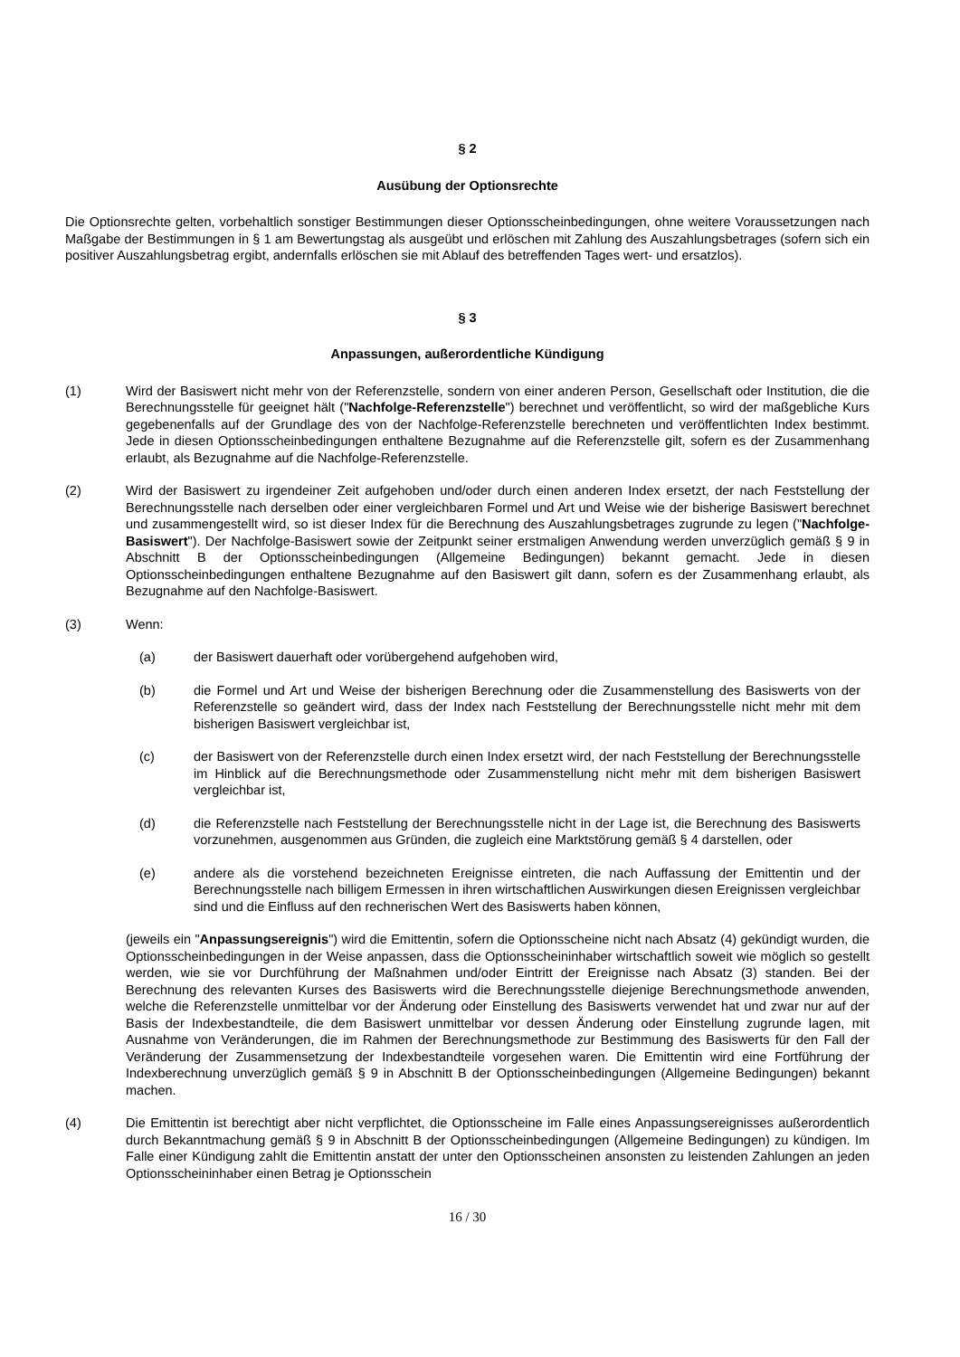§ 2
Ausübung der Optionsrechte
Die Optionsrechte gelten, vorbehaltlich sonstiger Bestimmungen dieser Optionsscheinbedingungen, ohne weitere Voraussetzungen nach Maßgabe der Bestimmungen in § 1 am Bewertungstag als ausgeübt und erlöschen mit Zahlung des Auszahlungsbetrages (sofern sich ein positiver Auszahlungsbetrag ergibt, andernfalls erlöschen sie mit Ablauf des betreffenden Tages wert- und ersatzlos).
§ 3
Anpassungen, außerordentliche Kündigung
(1) Wird der Basiswert nicht mehr von der Referenzstelle, sondern von einer anderen Person, Gesellschaft oder Institution, die die Berechnungsstelle für geeignet hält ("Nachfolge-Referenzstelle") berechnet und veröffentlicht, so wird der maßgebliche Kurs gegebenenfalls auf der Grundlage des von der Nachfolge-Referenzstelle berechneten und veröffentlichten Index bestimmt. Jede in diesen Optionsscheinbedingungen enthaltene Bezugnahme auf die Referenzstelle gilt, sofern es der Zusammenhang erlaubt, als Bezugnahme auf die Nachfolge-Referenzstelle.
(2) Wird der Basiswert zu irgendeiner Zeit aufgehoben und/oder durch einen anderen Index ersetzt, der nach Feststellung der Berechnungsstelle nach derselben oder einer vergleichbaren Formel und Art und Weise wie der bisherige Basiswert berechnet und zusammengestellt wird, so ist dieser Index für die Berechnung des Auszahlungsbetrages zugrunde zu legen ("Nachfolge-Basiswert"). Der Nachfolge-Basiswert sowie der Zeitpunkt seiner erstmaligen Anwendung werden unverzüglich gemäß § 9 in Abschnitt B der Optionsscheinbedingungen (Allgemeine Bedingungen) bekannt gemacht. Jede in diesen Optionsscheinbedingungen enthaltene Bezugnahme auf den Basiswert gilt dann, sofern es der Zusammenhang erlaubt, als Bezugnahme auf den Nachfolge-Basiswert.
(3) Wenn:
(a) der Basiswert dauerhaft oder vorübergehend aufgehoben wird,
(b) die Formel und Art und Weise der bisherigen Berechnung oder die Zusammenstellung des Basiswerts von der Referenzstelle so geändert wird, dass der Index nach Feststellung der Berechnungsstelle nicht mehr mit dem bisherigen Basiswert vergleichbar ist,
(c) der Basiswert von der Referenzstelle durch einen Index ersetzt wird, der nach Feststellung der Berechnungsstelle im Hinblick auf die Berechnungsmethode oder Zusammenstellung nicht mehr mit dem bisherigen Basiswert vergleichbar ist,
(d) die Referenzstelle nach Feststellung der Berechnungsstelle nicht in der Lage ist, die Berechnung des Basiswerts vorzunehmen, ausgenommen aus Gründen, die zugleich eine Marktstörung gemäß § 4 darstellen, oder
(e) andere als die vorstehend bezeichneten Ereignisse eintreten, die nach Auffassung der Emittentin und der Berechnungsstelle nach billigem Ermessen in ihren wirtschaftlichen Auswirkungen diesen Ereignissen vergleichbar sind und die Einfluss auf den rechnerischen Wert des Basiswerts haben können,
(jeweils ein "Anpassungsereignis") wird die Emittentin, sofern die Optionsscheine nicht nach Absatz (4) gekündigt wurden, die Optionsscheinbedingungen in der Weise anpassen, dass die Optionsscheininhaber wirtschaftlich soweit wie möglich so gestellt werden, wie sie vor Durchführung der Maßnahmen und/oder Eintritt der Ereignisse nach Absatz (3) standen. Bei der Berechnung des relevanten Kurses des Basiswerts wird die Berechnungsstelle diejenige Berechnungsmethode anwenden, welche die Referenzstelle unmittelbar vor der Änderung oder Einstellung des Basiswerts verwendet hat und zwar nur auf der Basis der Indexbestandteile, die dem Basiswert unmittelbar vor dessen Änderung oder Einstellung zugrunde lagen, mit Ausnahme von Veränderungen, die im Rahmen der Berechnungsmethode zur Bestimmung des Basiswerts für den Fall der Veränderung der Zusammensetzung der Indexbestandteile vorgesehen waren. Die Emittentin wird eine Fortführung der Indexberechnung unverzüglich gemäß § 9 in Abschnitt B der Optionsscheinbedingungen (Allgemeine Bedingungen) bekannt machen.
(4) Die Emittentin ist berechtigt aber nicht verpflichtet, die Optionsscheine im Falle eines Anpassungsereignisses außerordentlich durch Bekanntmachung gemäß § 9 in Abschnitt B der Optionsscheinbedingungen (Allgemeine Bedingungen) zu kündigen. Im Falle einer Kündigung zahlt die Emittentin anstatt der unter den Optionsscheinen ansonsten zu leistenden Zahlungen an jeden Optionsscheininhaber einen Betrag je Optionsschein
16 / 30